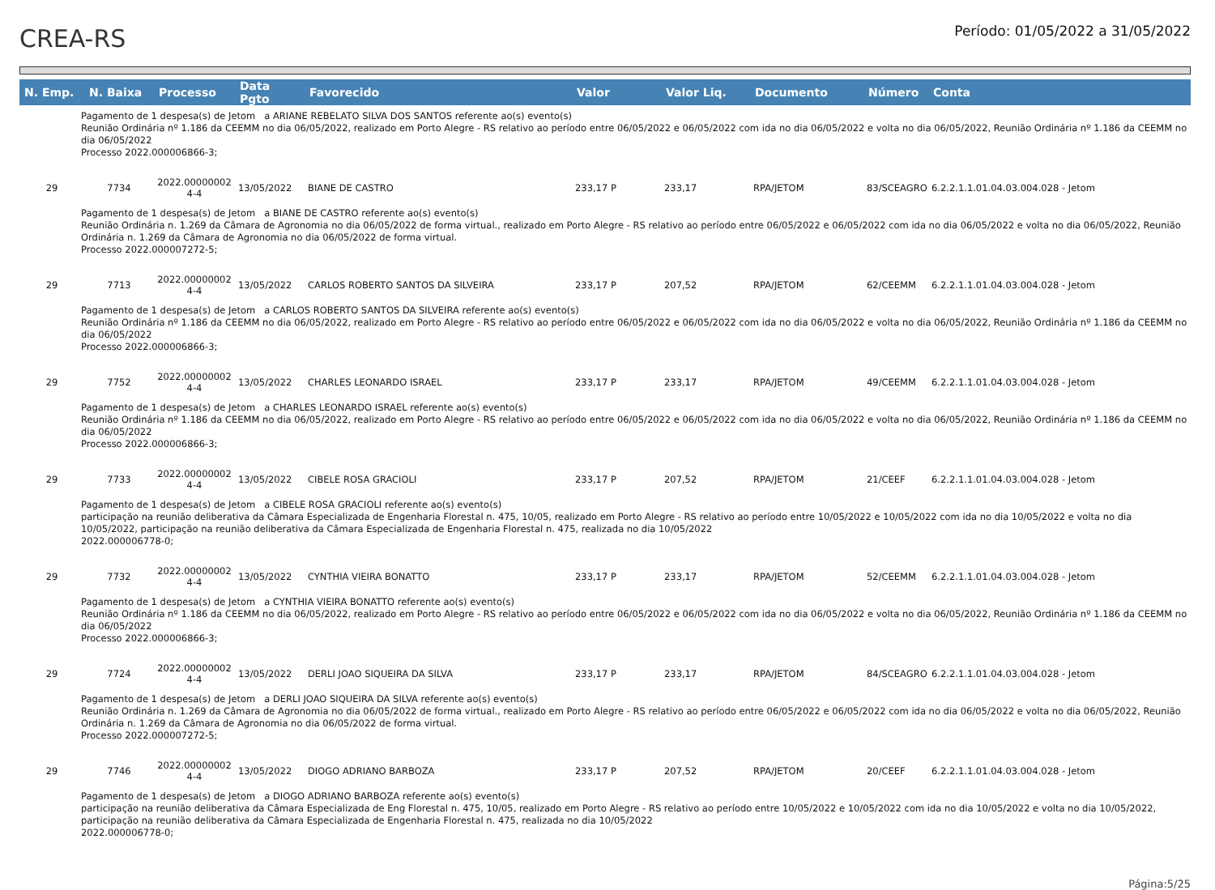CREA-RS
Período: 01/05/2022 a 31/05/2022
| N. Emp. | N. Baixa | Processo | Data Pgto | Favorecido | Valor | Valor Liq. | Documento | Número | Conta |
| --- | --- | --- | --- | --- | --- | --- | --- | --- | --- |
| Pagamento de 1 despesa(s) de Jetom a ARIANE REBELATO SILVA DOS SANTOS referente ao(s) evento(s) Reunião Ordinária nº 1.186 da CEEMM no dia 06/05/2022, realizado em Porto Alegre - RS relativo ao período entre 06/05/2022 e 06/05/2022 com ida no dia 06/05/2022 e volta no dia 06/05/2022, Reunião Ordinária nº 1.186 da CEEMM no dia 06/05/2022 Processo 2022.000006866-3; | | | | | | | | | |
| 29 | 7734 | 2022.00000002 4-4 | 13/05/2022 | BIANE DE CASTRO | 233,17 P | 233,17 | RPA/JETOM | 83/SCEAGRO | 6.2.2.1.1.01.04.03.004.028 - Jetom |
| Pagamento de 1 despesa(s) de Jetom a BIANE DE CASTRO referente ao(s) evento(s) Reunião Ordinária n. 1.269 da Câmara de Agronomia no dia 06/05/2022 de forma virtual., realizado em Porto Alegre - RS relativo ao período entre 06/05/2022 e 06/05/2022 com ida no dia 06/05/2022 e volta no dia 06/05/2022, Reunião Ordinária n. 1.269 da Câmara de Agronomia no dia 06/05/2022 de forma virtual. Processo 2022.000007272-5; | | | | | | | | | |
| 29 | 7713 | 2022.00000002 4-4 | 13/05/2022 | CARLOS ROBERTO SANTOS DA SILVEIRA | 233,17 P | 207,52 | RPA/JETOM | 62/CEEMM | 6.2.2.1.1.01.04.03.004.028 - Jetom |
| Pagamento de 1 despesa(s) de Jetom a CARLOS ROBERTO SANTOS DA SILVEIRA referente ao(s) evento(s) Reunião Ordinária nº 1.186 da CEEMM no dia 06/05/2022, realizado em Porto Alegre - RS relativo ao período entre 06/05/2022 e 06/05/2022 com ida no dia 06/05/2022 e volta no dia 06/05/2022, Reunião Ordinária nº 1.186 da CEEMM no dia 06/05/2022 Processo 2022.000006866-3; | | | | | | | | | |
| 29 | 7752 | 2022.00000002 4-4 | 13/05/2022 | CHARLES LEONARDO ISRAEL | 233,17 P | 233,17 | RPA/JETOM | 49/CEEMM | 6.2.2.1.1.01.04.03.004.028 - Jetom |
| Pagamento de 1 despesa(s) de Jetom a CHARLES LEONARDO ISRAEL referente ao(s) evento(s) Reunião Ordinária nº 1.186 da CEEMM no dia 06/05/2022, realizado em Porto Alegre - RS relativo ao período entre 06/05/2022 e 06/05/2022 com ida no dia 06/05/2022 e volta no dia 06/05/2022, Reunião Ordinária nº 1.186 da CEEMM no dia 06/05/2022 Processo 2022.000006866-3; | | | | | | | | | |
| 29 | 7733 | 2022.00000002 4-4 | 13/05/2022 | CIBELE ROSA GRACIOLI | 233,17 P | 207,52 | RPA/JETOM | 21/CEEF | 6.2.2.1.1.01.04.03.004.028 - Jetom |
| Pagamento de 1 despesa(s) de Jetom a CIBELE ROSA GRACIOLI referente ao(s) evento(s) participação na reunião deliberativa da Câmara Especializada de Engenharia Florestal n. 475, 10/05, realizado em Porto Alegre - RS relativo ao período entre 10/05/2022 e 10/05/2022 com ida no dia 10/05/2022 e volta no dia 10/05/2022, participação na reunião deliberativa da Câmara Especializada de Engenharia Florestal n. 475, realizada no dia 10/05/2022 2022.000006778-0; | | | | | | | | | |
| 29 | 7732 | 2022.00000002 4-4 | 13/05/2022 | CYNTHIA VIEIRA BONATTO | 233,17 P | 233,17 | RPA/JETOM | 52/CEEMM | 6.2.2.1.1.01.04.03.004.028 - Jetom |
| Pagamento de 1 despesa(s) de Jetom a CYNTHIA VIEIRA BONATTO referente ao(s) evento(s) Reunião Ordinária nº 1.186 da CEEMM no dia 06/05/2022, realizado em Porto Alegre - RS relativo ao período entre 06/05/2022 e 06/05/2022 com ida no dia 06/05/2022 e volta no dia 06/05/2022, Reunião Ordinária nº 1.186 da CEEMM no dia 06/05/2022 Processo 2022.000006866-3; | | | | | | | | | |
| 29 | 7724 | 2022.00000002 4-4 | 13/05/2022 | DERLI JOAO SIQUEIRA DA SILVA | 233,17 P | 233,17 | RPA/JETOM | 84/SCEAGRO | 6.2.2.1.1.01.04.03.004.028 - Jetom |
| Pagamento de 1 despesa(s) de Jetom a DERLI JOAO SIQUEIRA DA SILVA referente ao(s) evento(s) Reunião Ordinária n. 1.269 da Câmara de Agronomia no dia 06/05/2022 de forma virtual., realizado em Porto Alegre - RS relativo ao período entre 06/05/2022 e 06/05/2022 com ida no dia 06/05/2022 e volta no dia 06/05/2022, Reunião Ordinária n. 1.269 da Câmara de Agronomia no dia 06/05/2022 de forma virtual. Processo 2022.000007272-5; | | | | | | | | | |
| 29 | 7746 | 2022.00000002 4-4 | 13/05/2022 | DIOGO ADRIANO BARBOZA | 233,17 P | 207,52 | RPA/JETOM | 20/CEEF | 6.2.2.1.1.01.04.03.004.028 - Jetom |
| Pagamento de 1 despesa(s) de Jetom a DIOGO ADRIANO BARBOZA referente ao(s) evento(s) participação na reunião deliberativa da Câmara Especializada de Eng Florestal n. 475, 10/05, realizado em Porto Alegre - RS relativo ao período entre 10/05/2022 e 10/05/2022 com ida no dia 10/05/2022 e volta no dia 10/05/2022, participação na reunião deliberativa da Câmara Especializada de Engenharia Florestal n. 475, realizada no dia 10/05/2022 2022.000006778-0; | | | | | | | | | |
Página:5/25